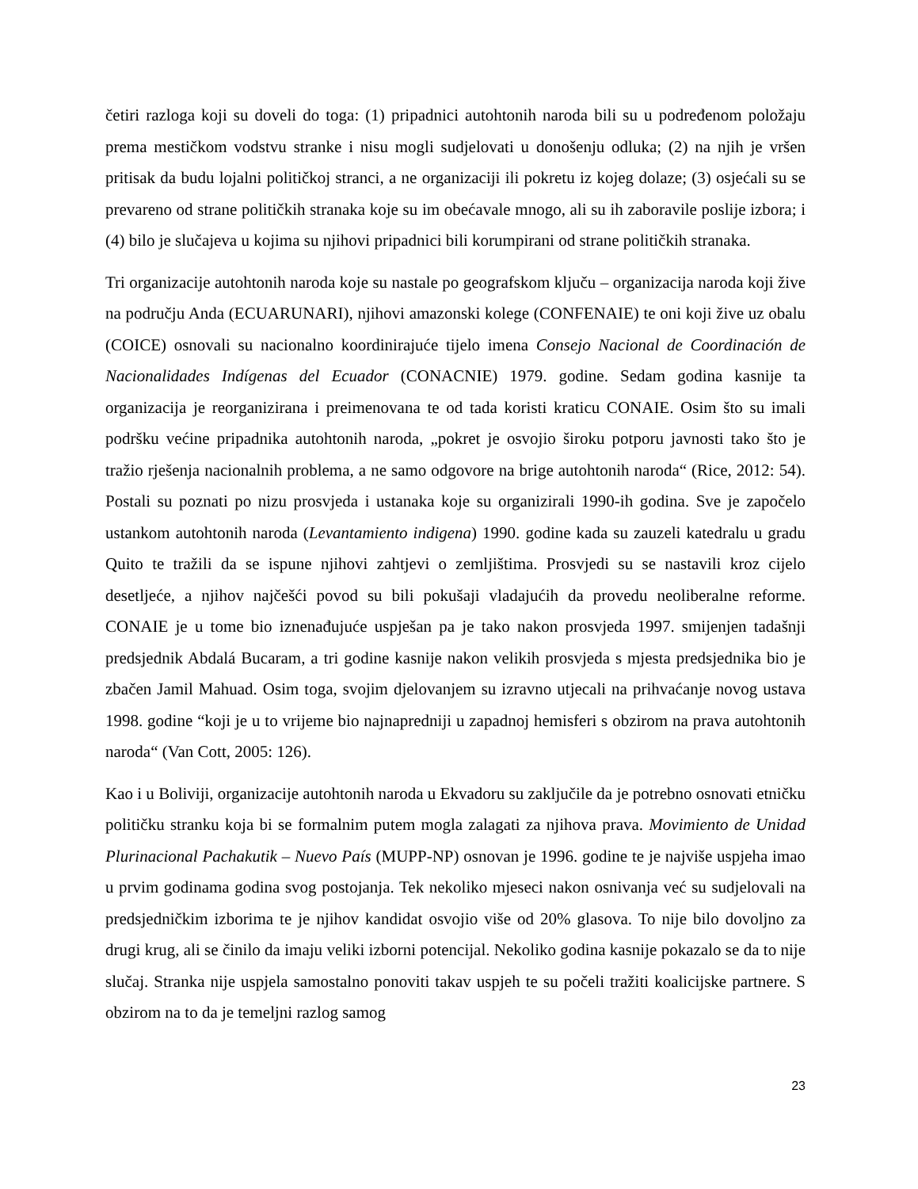četiri razloga koji su doveli do toga: (1) pripadnici autohtonih naroda bili su u podređenom položaju prema mestičkom vodstvu stranke i nisu mogli sudjelovati u donošenju odluka; (2) na njih je vršen pritisak da budu lojalni političkoj stranci, a ne organizaciji ili pokretu iz kojeg dolaze; (3) osjećali su se prevareno od strane političkih stranaka koje su im obećavale mnogo, ali su ih zaboravile poslije izbora; i (4) bilo je slučajeva u kojima su njihovi pripadnici bili korumpirani od strane političkih stranaka.
Tri organizacije autohtonih naroda koje su nastale po geografskom ključu – organizacija naroda koji žive na području Anda (ECUARUNARI), njihovi amazonski kolege (CONFENAIE) te oni koji žive uz obalu (COICE) osnovali su nacionalno koordinirajuće tijelo imena Consejo Nacional de Coordinación de Nacionalidades Indígenas del Ecuador (CONACNIE) 1979. godine. Sedam godina kasnije ta organizacija je reorganizirana i preimenovana te od tada koristi kraticu CONAIE. Osim što su imali podršku većine pripadnika autohtonih naroda, „pokret je osvojio široku potporu javnosti tako što je tražio rješenja nacionalnih problema, a ne samo odgovore na brige autohtonih naroda“ (Rice, 2012: 54). Postali su poznati po nizu prosvjeda i ustanaka koje su organizirali 1990-ih godina. Sve je započelo ustankom autohtonih naroda (Levantamiento indigena) 1990. godine kada su zauzeli katedralu u gradu Quito te tražili da se ispune njihovi zahtjevi o zemljištima. Prosvjedi su se nastavili kroz cijelo desetljeće, a njihov najčešći povod su bili pokušaji vladajućih da provedu neoliberalne reforme. CONAIE je u tome bio iznenađujuće uspješan pa je tako nakon prosvjeda 1997. smijenjen tadašnji predsjednik Abdalá Bucaram, a tri godine kasnije nakon velikih prosvjeda s mjesta predsjednika bio je zbačen Jamil Mahuad. Osim toga, svojim djelovanjem su izravno utjecali na prihvaćanje novog ustava 1998. godine “koji je u to vrijeme bio najnapredniji u zapadnoj hemisferi s obzirom na prava autohtonih naroda“ (Van Cott, 2005: 126).
Kao i u Boliviji, organizacije autohtonih naroda u Ekvadoru su zaključile da je potrebno osnovati etničku političku stranku koja bi se formalnim putem mogla zalagati za njihova prava. Movimiento de Unidad Plurinacional Pachakutik – Nuevo País (MUPP-NP) osnovan je 1996. godine te je najviše uspjeha imao u prvim godinama godina svog postojanja. Tek nekoliko mjeseci nakon osnivanja već su sudjelovali na predsjedničkim izborima te je njihov kandidat osvojio više od 20% glasova. To nije bilo dovoljno za drugi krug, ali se činilo da imaju veliki izborni potencijal. Nekoliko godina kasnije pokazalo se da to nije slučaj. Stranka nije uspjela samostalno ponoviti takav uspjeh te su počeli tražiti koalicijske partnere. S obzirom na to da je temeljni razlog samog
23